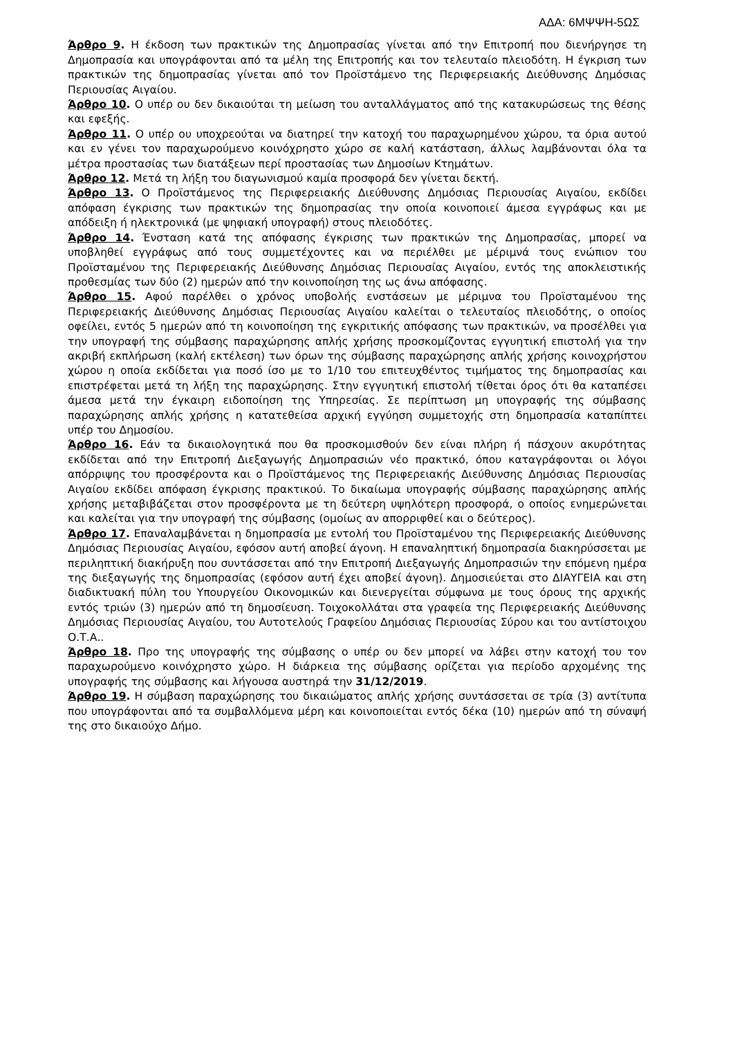ΑΔΑ: 6ΜΨΨΗ-5ΩΣ
Άρθρο 9. Η έκδοση των πρακτικών της Δημοπρασίας γίνεται από την Επιτροπή που διενήργησε τη Δημοπρασία και υπογράφονται από τα μέλη της Επιτροπής και τον τελευταίο πλειοδότη. Η έγκριση των πρακτικών της δημοπρασίας γίνεται από τον Προϊστάμενο της Περιφερειακής Διεύθυνσης Δημόσιας Περιουσίας Αιγαίου.
Άρθρο 10. Ο υπέρ ου δεν δικαιούται τη μείωση του ανταλλάγματος από της κατακυρώσεως της θέσης και εφεξής.
Άρθρο 11. Ο υπέρ ου υποχρεούται να διατηρεί την κατοχή του παραχωρημένου χώρου, τα όρια αυτού και εν γένει τον παραχωρούμενο κοινόχρηστο χώρο σε καλή κατάσταση, άλλως λαμβάνονται όλα τα μέτρα προστασίας των διατάξεων περί προστασίας των Δημοσίων Κτημάτων.
Άρθρο 12. Μετά τη λήξη του διαγωνισμού καμία προσφορά δεν γίνεται δεκτή.
Άρθρο 13. Ο Προϊστάμενος της Περιφερειακής Διεύθυνσης Δημόσιας Περιουσίας Αιγαίου, εκδίδει απόφαση έγκρισης των πρακτικών της δημοπρασίας την οποία κοινοποιεί άμεσα εγγράφως και με απόδειξη ή ηλεκτρονικά (με ψηφιακή υπογραφή) στους πλειοδότες.
Άρθρο 14. Ένσταση κατά της απόφασης έγκρισης των πρακτικών της Δημοπρασίας, μπορεί να υποβληθεί εγγράφως από τους συμμετέχοντες και να περιέλθει με μέριμνά τους ενώπιον του Προϊσταμένου της Περιφερειακής Διεύθυνσης Δημόσιας Περιουσίας Αιγαίου, εντός της αποκλειστικής προθεσμίας των δύο (2) ημερών από την κοινοποίηση της ως άνω απόφασης.
Άρθρο 15. Αφού παρέλθει ο χρόνος υποβολής ενστάσεων με μέριμνα του Προϊσταμένου της Περιφερειακής Διεύθυνσης Δημόσιας Περιουσίας Αιγαίου καλείται ο τελευταίος πλειοδότης, ο οποίος οφείλει, εντός 5 ημερών από τη κοινοποίηση της εγκριτικής απόφασης των πρακτικών, να προσέλθει για την υπογραφή της σύμβασης παραχώρησης απλής χρήσης προσκομίζοντας εγγυητική επιστολή για την ακριβή εκπλήρωση (καλή εκτέλεση) των όρων της σύμβασης παραχώρησης απλής χρήσης κοινοχρήστου χώρου η οποία εκδίδεται για ποσό ίσο με το 1/10 του επιτευχθέντος τιμήματος της δημοπρασίας και επιστρέφεται μετά τη λήξη της παραχώρησης. Στην εγγυητική επιστολή τίθεται όρος ότι θα καταπέσει άμεσα μετά την έγκαιρη ειδοποίηση της Υπηρεσίας. Σε περίπτωση μη υπογραφής της σύμβασης παραχώρησης απλής χρήσης η κατατεθείσα αρχική εγγύηση συμμετοχής στη δημοπρασία καταπίπτει υπέρ του Δημοσίου.
Άρθρο 16. Εάν τα δικαιολογητικά που θα προσκομισθούν δεν είναι πλήρη ή πάσχουν ακυρότητας εκδίδεται από την Επιτροπή Διεξαγωγής Δημοπρασιών νέο πρακτικό, όπου καταγράφονται οι λόγοι απόρριψης του προσφέροντα και ο Προϊστάμενος της Περιφερειακής Διεύθυνσης Δημόσιας Περιουσίας Αιγαίου εκδίδει απόφαση έγκρισης πρακτικού. Το δικαίωμα υπογραφής σύμβασης παραχώρησης απλής χρήσης μεταβιβάζεται στον προσφέροντα με τη δεύτερη υψηλότερη προσφορά, ο οποίος ενημερώνεται και καλείται για την υπογραφή της σύμβασης (ομοίως αν απορριφθεί και ο δεύτερος).
Άρθρο 17. Επαναλαμβάνεται η δημοπρασία με εντολή του Προϊσταμένου της Περιφερειακής Διεύθυνσης Δημόσιας Περιουσίας Αιγαίου, εφόσον αυτή αποβεί άγονη. Η επαναληπτική δημοπρασία διακηρύσσεται με περιληπτική διακήρυξη που συντάσσεται από την Επιτροπή Διεξαγωγής Δημοπρασιών την επόμενη ημέρα της διεξαγωγής της δημοπρασίας (εφόσον αυτή έχει αποβεί άγονη). Δημοσιεύεται στο ΔΙΑΥΓΕΙΑ και στη διαδικτυακή πύλη του Υπουργείου Οικονομικών και διενεργείται σύμφωνα με τους όρους της αρχικής εντός τριών (3) ημερών από τη δημοσίευση. Τοιχοκολλάται στα γραφεία της Περιφερειακής Διεύθυνσης Δημόσιας Περιουσίας Αιγαίου, του Αυτοτελούς Γραφείου Δημόσιας Περιουσίας Σύρου και του αντίστοιχου Ο.Τ.Α..
Άρθρο 18. Προ της υπογραφής της σύμβασης ο υπέρ ου δεν μπορεί να λάβει στην κατοχή του τον παραχωρούμενο κοινόχρηστο χώρο. Η διάρκεια της σύμβασης ορίζεται για περίοδο αρχομένης της υπογραφής της σύμβασης και λήγουσα αυστηρά την 31/12/2019.
Άρθρο 19. Η σύμβαση παραχώρησης του δικαιώματος απλής χρήσης συντάσσεται σε τρία (3) αντίτυπα που υπογράφονται από τα συμβαλλόμενα μέρη και κοινοποιείται εντός δέκα (10) ημερών από τη σύναψή της στο δικαιούχο Δήμο.